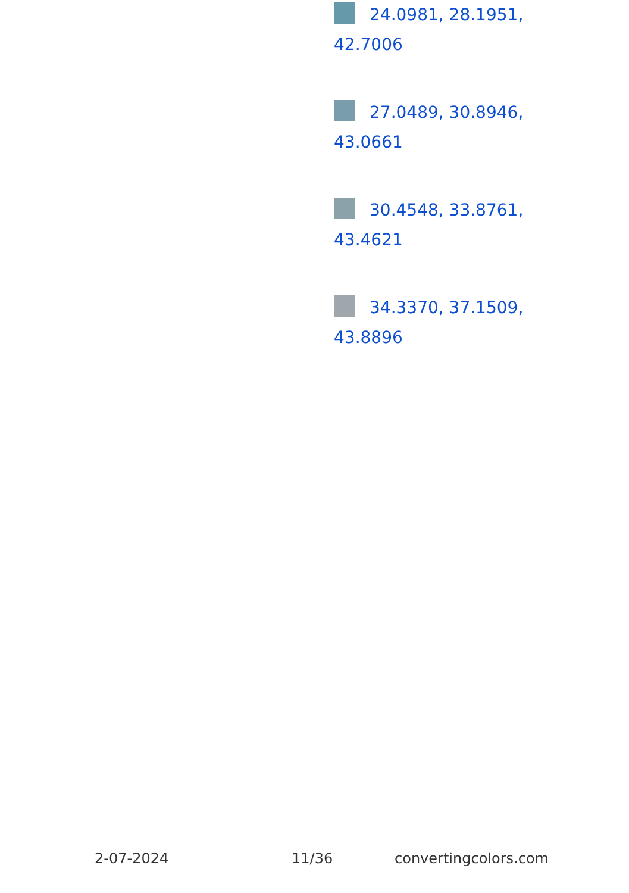24.0981, 28.1951, 42.7006
27.0489, 30.8946, 43.0661
30.4548, 33.8761, 43.4621
34.3370, 37.1509, 43.8896
2-07-2024 11/36 convertingcolors.com